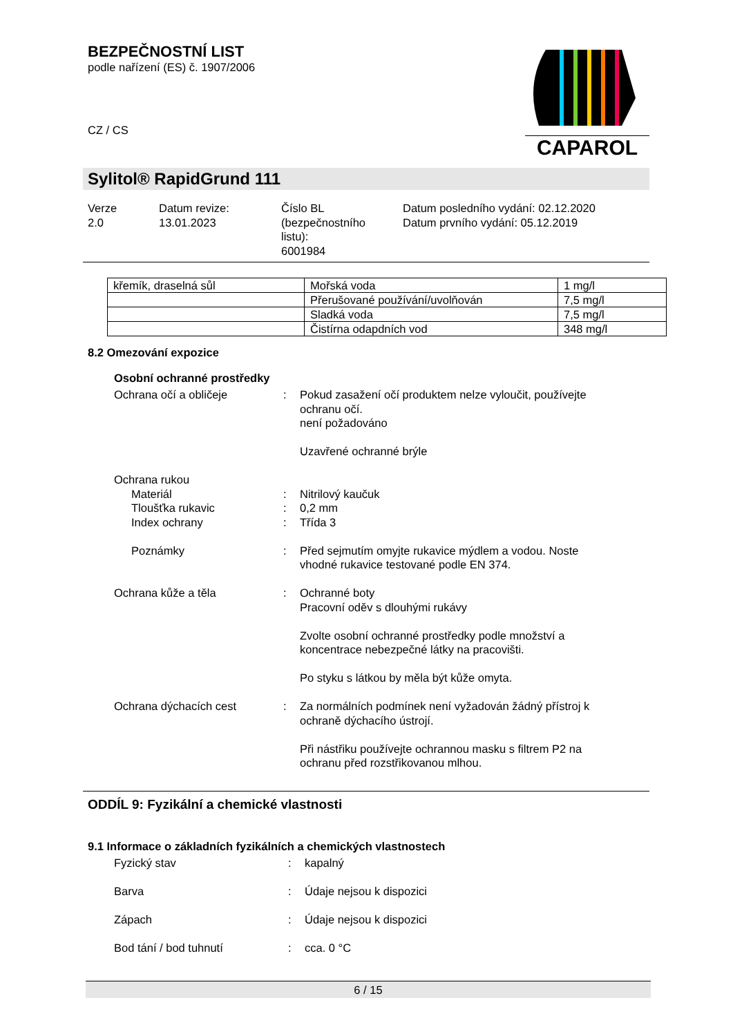BEZPEČNOSTNÍ LIST
podle nařízení (ES) č. 1907/2006
CZ / CS
CAPAROL
Sylitol® RapidGrund 111
| Verze 2.0 | Datum revize: 13.01.2023 | Číslo BL (bezpečnostního listu): 6001984 | Datum posledního vydání: 02.12.2020 Datum prvního vydání: 05.12.2019 |
| křemík, draselná sůl | Mořská voda | 1 mg/l |
| | Přerušované používání/uvolňován | 7,5 mg/l |
| | Sladká voda | 7,5 mg/l |
| | Čistírna odapdních vod | 348 mg/l |
8.2 Omezování expozice
Osobní ochranné prostředky
| Ochrana očí a obličeje | : | Pokud zasažení očí produktem nelze vyloučit, používejte ochranu očí. není požadováno Uzavřené ochranné brýle |
| Ochrana rukou | | |
| Materiál | : | Nitrilový kaučuk |
| Tloušťka rukavic | : | 0,2 mm |
| Index ochrany | : | Třída 3 |
| Poznámky | : | Před sejmutím omyjte rukavice mýdlem a vodou. Noste vhodné rukavice testované podle EN 374. |
| Ochrana kůže a těla | : | Ochranné boty Pracovní oděv s dlouhými rukávy Zvolte osobní ochranné prostředky podle množství a koncentrace nebezpečné látky na pracovišti. Po styku s látkou by měla být kůže omyta. |
| Ochrana dýchacích cest | : | Za normálních podmínek není vyžadován žádný přístroj k ochraně dýchacího ústrojí. Při nástřiku používejte ochrannou masku s filtrem P2 na ochranu před rozstřikovanou mlhou. |
ODDÍL 9: Fyzikální a chemické vlastnosti
9.1 Informace o základních fyzikálních a chemických vlastnostech
| Fyzický stav | : | kapalný |
| Barva | : | Údaje nejsou k dispozici |
| Zápach | : | Údaje nejsou k dispozici |
| Bod tání / bod tuhnutí | : | cca. 0 °C |
6 / 15